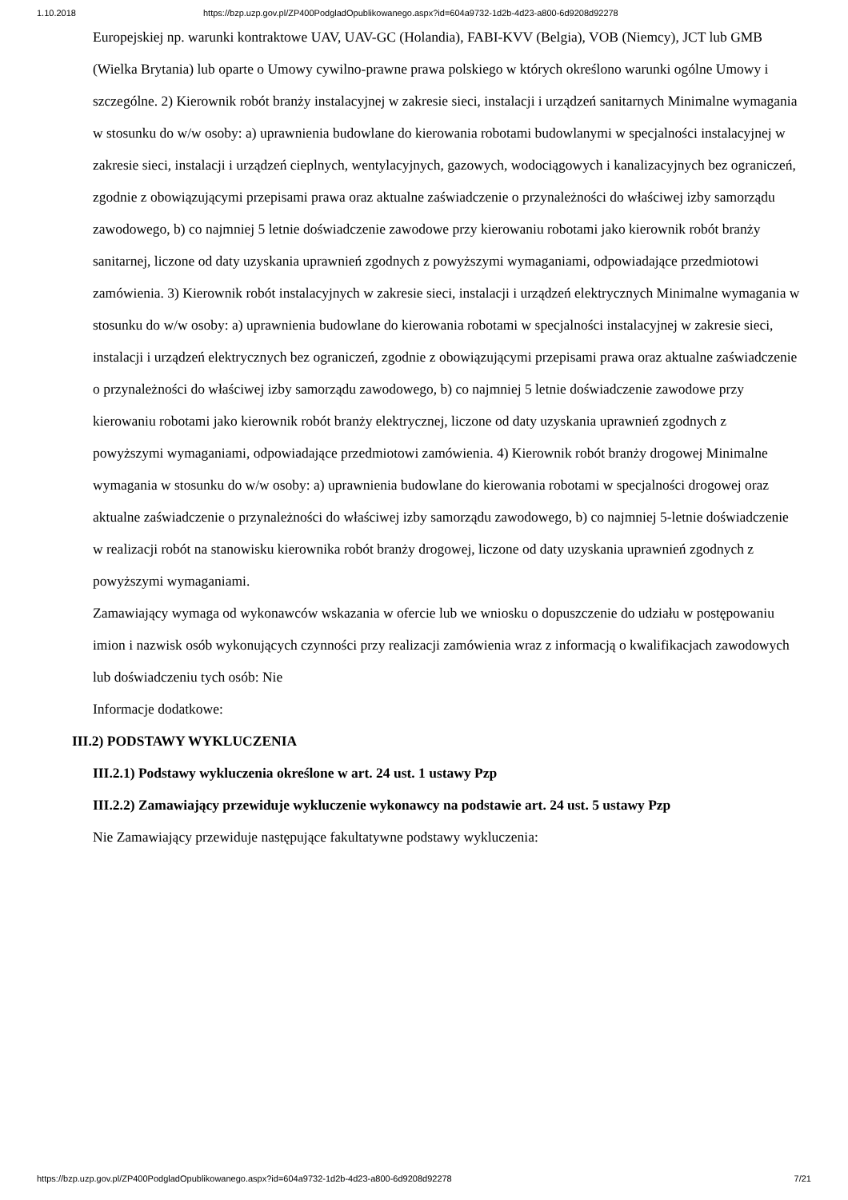1.10.2018 https://bzp.uzp.gov.pl/ZP400PodgladOpublikowanego.aspx?id=604a9732-1d2b-4d23-a800-6d9208d92278
Europejskiej np. warunki kontraktowe UAV, UAV-GC (Holandia), FABI-KVV (Belgia), VOB (Niemcy), JCT lub GMB (Wielka Brytania) lub oparte o Umowy cywilno-prawne prawa polskiego w których określono warunki ogólne Umowy i szczególne. 2) Kierownik robót branży instalacyjnej w zakresie sieci, instalacji i urządzeń sanitarnych Minimalne wymagania w stosunku do w/w osoby: a) uprawnienia budowlane do kierowania robotami budowlanymi w specjalności instalacyjnej w zakresie sieci, instalacji i urządzeń cieplnych, wentylacyjnych, gazowych, wodociągowych i kanalizacyjnych bez ograniczeń, zgodnie z obowiązującymi przepisami prawa oraz aktualne zaświadczenie o przynależności do właściwej izby samorządu zawodowego, b) co najmniej 5 letnie doświadczenie zawodowe przy kierowaniu robotami jako kierownik robót branży sanitarnej, liczone od daty uzyskania uprawnień zgodnych z powyższymi wymaganiami, odpowiadające przedmiotowi zamówienia. 3) Kierownik robót instalacyjnych w zakresie sieci, instalacji i urządzeń elektrycznych Minimalne wymagania w stosunku do w/w osoby: a) uprawnienia budowlane do kierowania robotami w specjalności instalacyjnej w zakresie sieci, instalacji i urządzeń elektrycznych bez ograniczeń, zgodnie z obowiązującymi przepisami prawa oraz aktualne zaświadczenie o przynależności do właściwej izby samorządu zawodowego, b) co najmniej 5 letnie doświadczenie zawodowe przy kierowaniu robotami jako kierownik robót branży elektrycznej, liczone od daty uzyskania uprawnień zgodnych z powyższymi wymaganiami, odpowiadające przedmiotowi zamówienia. 4) Kierownik robót branży drogowej Minimalne wymagania w stosunku do w/w osoby: a) uprawnienia budowlane do kierowania robotami w specjalności drogowej oraz aktualne zaświadczenie o przynależności do właściwej izby samorządu zawodowego, b) co najmniej 5-letnie doświadczenie w realizacji robót na stanowisku kierownika robót branży drogowej, liczone od daty uzyskania uprawnień zgodnych z powyższymi wymaganiami.
Zamawiający wymaga od wykonawców wskazania w ofercie lub we wniosku o dopuszczenie do udziału w postępowaniu imion i nazwisk osób wykonujących czynności przy realizacji zamówienia wraz z informacją o kwalifikacjach zawodowych lub doświadczeniu tych osób: Nie
Informacje dodatkowe:
III.2) PODSTAWY WYKLUCZENIA
III.2.1) Podstawy wykluczenia określone w art. 24 ust. 1 ustawy Pzp
III.2.2) Zamawiający przewiduje wykluczenie wykonawcy na podstawie art. 24 ust. 5 ustawy Pzp
Nie Zamawiający przewiduje następujące fakultatywne podstawy wykluczenia:
https://bzp.uzp.gov.pl/ZP400PodgladOpublikowanego.aspx?id=604a9732-1d2b-4d23-a800-6d9208d92278 7/21